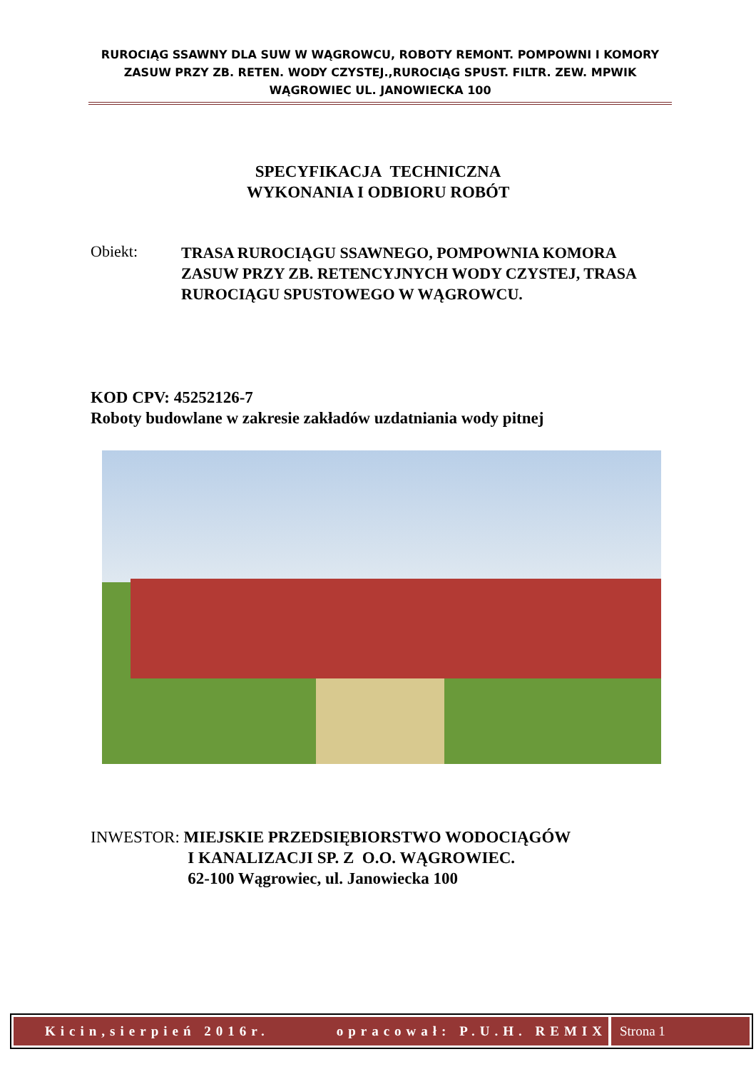RUROCIĄG SSAWNY DLA SUW W WĄGROWCU, ROBOTY REMONT. POMPOWNI I KOMORY ZASUW PRZY ZB. RETEN. WODY CZYSTEJ.,RUROCIĄG SPUST. FILTR. ZEW. MPWIK WĄGROWIEC UL. JANOWIECKA 100
SPECYFIKACJA TECHNICZNA
WYKONANIA I ODBIORU ROBÓT
Obiekt:
TRASA RUROCIĄGU SSAWNEGO, POMPOWNIA KOMORA ZASUW PRZY ZB. RETENCYJNYCH WODY CZYSTEJ, TRASA RUROCIĄGU SPUSTOWEGO W WĄGROWCU.
KOD CPV: 45252126-7
Roboty budowlane w zakresie zakładów uzdatniania wody pitnej
INWESTOR: MIEJSKIE PRZEDSIĘBIORSTWO WODOCIĄGÓW
I KANALIZACJI SP. Z O.O. WĄGROWIEC.
62-100 Wągrowiec, ul. Janowiecka 100
Kicin,sierpień 2016r. opracował: P.U.H. REMIX
Strona 1